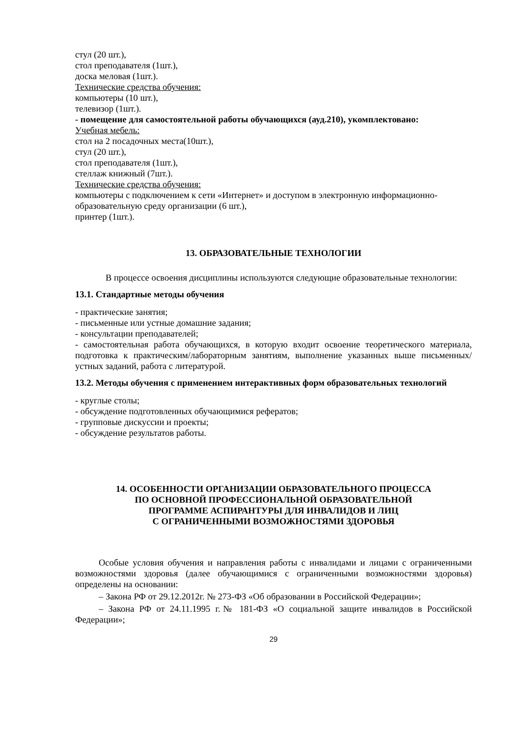стул (20 шт.),
стол преподавателя (1шт.),
доска меловая (1шт.).
Технические средства обучения:
компьютеры (10 шт.),
телевизор (1шт.).
- помещение для самостоятельной работы обучающихся (ауд.210), укомплектовано:
Учебная мебель:
стол на 2 посадочных места(10шт.),
стул (20 шт.),
стол преподавателя (1шт.),
стеллаж книжный (7шт.).
Технические средства обучения:
компьютеры с подключением к сети «Интернет» и доступом в электронную информационно-образовательную среду организации (6 шт.),
принтер (1шт.).
13. ОБРАЗОВАТЕЛЬНЫЕ ТЕХНОЛОГИИ
В процессе освоения дисциплины используются следующие образовательные технологии:
13.1. Стандартные методы обучения
- практические занятия;
- письменные или устные домашние задания;
- консультации преподавателей;
- самостоятельная работа обучающихся, в которую входит освоение теоретического материала, подготовка к практическим/лабораторным занятиям, выполнение указанных выше письменных/устных заданий, работа с литературой.
13.2. Методы обучения с применением интерактивных форм образовательных технологий
- круглые столы;
- обсуждение подготовленных обучающимися рефератов;
- групповые дискуссии и проекты;
- обсуждение результатов работы.
14. ОСОБЕННОСТИ ОРГАНИЗАЦИИ ОБРАЗОВАТЕЛЬНОГО ПРОЦЕССА
ПО ОСНОВНОЙ ПРОФЕССИОНАЛЬНОЙ ОБРАЗОВАТЕЛЬНОЙ
ПРОГРАММЕ АСПИРАНТУРЫ ДЛЯ ИНВАЛИДОВ И ЛИЦ
С ОГРАНИЧЕННЫМИ ВОЗМОЖНОСТЯМИ ЗДОРОВЬЯ
Особые условия обучения и направления работы с инвалидами и лицами с ограниченными возможностями здоровья (далее обучающимися с ограниченными возможностями здоровья) определены на основании:
– Закона РФ от 29.12.2012г. № 273-ФЗ «Об образовании в Российской Федерации»;
– Закона РФ от 24.11.1995 г.№ 181-ФЗ «О социальной защите инвалидов в Российской Федерации»;
29